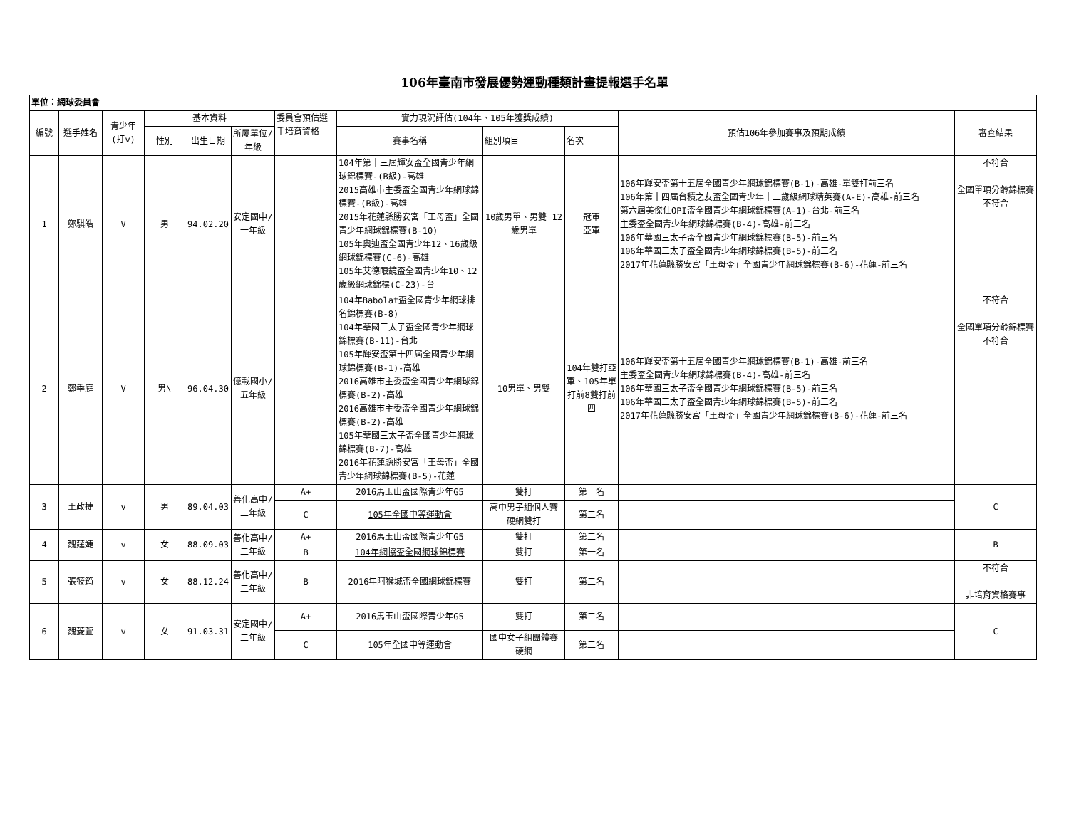106年臺南市發展優勢運動種類計畫提報選手名單
| 單位：網球委員會 | | | | | | | | | | | |
| --- | --- | --- | --- | --- | --- | --- | --- | --- | --- | --- | --- |
| 編號 | 選手姓名 | 青少年(打v) | 基本資料 | | | 委員會預估選手培育資格 | 實力現況評估(104年、105年獲獎成績) | | | 預估106年參加賽事及預期成績 | 審查結果 |
| | | | 性別 | 出生日期 | 所屬單位/年級 | | 賽事名稱 | 組別項目 | 名次 | | |
| 1 | 鄭騏皓 | V | 男 | 94.02.20 | 安定國中/一年級 | | 104年第十三屆輝安盃全國青少年網球錦標賽-(B級)-高雄 2015高雄市主委盃全國青少年網球錦標賽-(B級)-高雄 2015年花蓮縣勝安宮「王母盃」全國青少年網球錦標賽(B-10) 105年奧迪盃全國青少年12、16歲級網球錦標賽(C-6)-高雄 105年艾德眼鏡盃全國青少年10、12歲級網球錦標(C-23)-台 | 10歲男單、男雙 12歲男單 | 冠軍 亞軍 | 106年輝安盃第十五屆全國青少年網球錦標賽(B-1)-高雄-單雙打前三名 106年第十四屆台積之友盃全國青少年十二歲級網球精英賽(A-E)-高雄-前三名 第六屆美傑仕OPI盃全國青少年網球錦標賽(A-1)-台北-前三名 主委盃全國青少年網球錦標賽(B-4)-高雄-前三名 106年華國三太子盃全國青少年網球錦標賽(B-5)-前三名 106年華國三太子盃全國青少年網球錦標賽(B-5)-前三名 2017年花蓮縣勝安宮「王母盃」全國青少年網球錦標賽(B-6)-花蓮-前三名 | 不符合 全國單項分齡錦標賽不符合 |
| 2 | 鄭季庭 | V | 男\ | 96.04.30 | 億載國小/五年級 | | 104年Babolat盃全國青少年網球排名錦標賽(B-8) 104年華國三太子盃全國青少年網球錦標賽(B-11)-台北 105年輝安盃第十四屆全國青少年網球錦標賽(B-1)-高雄 2016高雄市主委盃全國青少年網球錦標賽(B-2)-高雄 2016高雄市主委盃全國青少年網球錦標賽(B-2)-高雄 105年華國三太子盃全國青少年網球錦標賽(B-7)-高雄 2016年花蓮縣勝安宮「王母盃」全國青少年網球錦標賽(B-5)-花蓮 | 10男單、男雙 | 104年雙打亞軍、105年單打前8雙打前四 | 106年輝安盃第十五屆全國青少年網球錦標賽(B-1)-高雄-前三名 主委盃全國青少年網球錦標賽(B-4)-高雄-前三名 106年華國三太子盃全國青少年網球錦標賽(B-5)-前三名 106年華國三太子盃全國青少年網球錦標賽(B-5)-前三名 2017年花蓮縣勝安宮「王母盃」全國青少年網球錦標賽(B-6)-花蓮-前三名 | 不符合 全國單項分齡錦標賽不符合 |
| 3 | 王政捷 | v | 男 | 89.04.03 | 善化高中/二年級 | A+ | 2016馬玉山盃國際青少年G5 | 雙打 | 第一名 | | C |
| | | | | | | C | 105年全國中等運動會 | 高中男子組個人賽 硬網雙打 | 第二名 | | |
| 4 | 魏莛婕 | v | 女 | 88.09.03 | 善化高中/二年級 | A+ | 2016馬玉山盃國際青少年G5 | 雙打 | 第二名 | | B |
| | | | | | | B | 104年網協盃全國網球錦標賽 | 雙打 | 第一名 | | |
| 5 | 張筱筠 | v | 女 | 88.12.24 | 善化高中/二年級 | B | 2016年阿猴城盃全國網球錦標賽 | 雙打 | 第二名 | | 不符合 非培育資格賽事 |
| 6 | 魏菱萱 | v | 女 | 91.03.31 | 安定國中/二年級 | A+ | 2016馬玉山盃國際青少年G5 | 雙打 | 第二名 | | C |
| | | | | | | C | 105年全國中等運動會 | 國中女子組團體賽 硬網 | 第二名 | | |